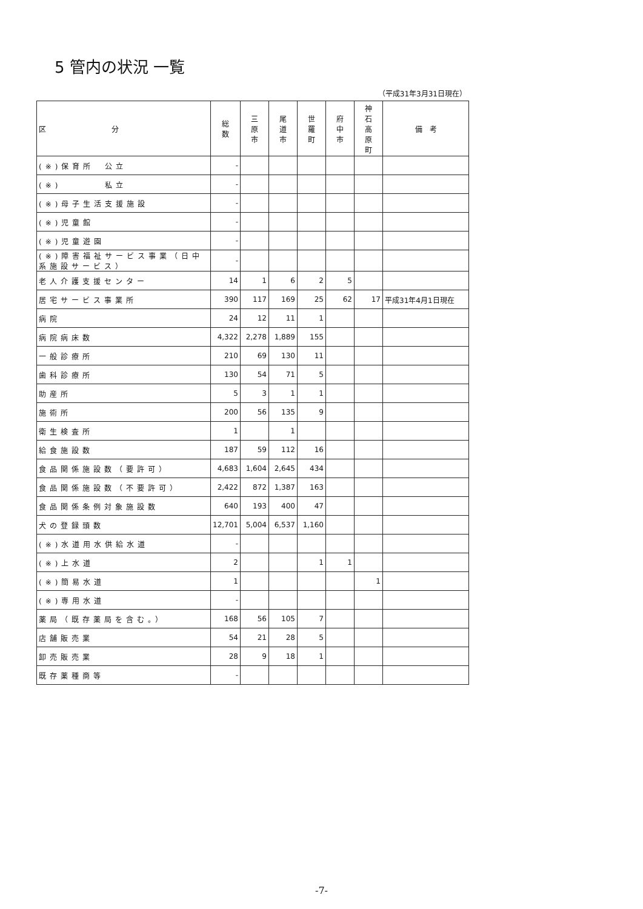5 管内の状況 一覧
（平成31年3月31日現在）
| 区 分 | 総 数 | 三 原 市 | 尾 道 市 | 世 羅 町 | 府 中 市 | 神 石 高 原 町 | 備 考 |
| --- | --- | --- | --- | --- | --- | --- | --- |
| (※)保育所 公立 | - | | | | | | |
| (※) 私立 | - | | | | | | |
| (※)母子生活支援施設 | - | | | | | | |
| (※)児童館 | - | | | | | | |
| (※)児童遊園 | - | | | | | | |
| (※)障害福祉サービス事業（日中系施設サービス） | - | | | | | | |
| 老人介護支援センター | 14 | 1 | 6 | 2 | 5 | | |
| 居宅サービス事業所 | 390 | 117 | 169 | 25 | 62 | 17 | 平成31年4月1日現在 |
| 病院 | 24 | 12 | 11 | 1 | | | |
| 病院病床数 | 4,322 | 2,278 | 1,889 | 155 | | | |
| 一般診療所 | 210 | 69 | 130 | 11 | | | |
| 歯科診療所 | 130 | 54 | 71 | 5 | | | |
| 助産所 | 5 | 3 | 1 | 1 | | | |
| 施術所 | 200 | 56 | 135 | 9 | | | |
| 衛生検査所 | 1 | | 1 | | | | |
| 給食施設数 | 187 | 59 | 112 | 16 | | | |
| 食品関係施設数（要許可） | 4,683 | 1,604 | 2,645 | 434 | | | |
| 食品関係施設数（不要許可） | 2,422 | 872 | 1,387 | 163 | | | |
| 食品関係条例対象施設数 | 640 | 193 | 400 | 47 | | | |
| 犬の登録頭数 | 12,701 | 5,004 | 6,537 | 1,160 | | | |
| (※)水道用水供給水道 | - | | | | | | |
| (※)上水道 | 2 | | | 1 | 1 | | |
| (※)簡易水道 | 1 | | | | | 1 | |
| (※)専用水道 | - | | | | | | |
| 薬局（既存薬局を含む。） | 168 | 56 | 105 | 7 | | | |
| 店舗販売業 | 54 | 21 | 28 | 5 | | | |
| 卸売販売業 | 28 | 9 | 18 | 1 | | | |
| 既存薬種商等 | - | | | | | | |
-7-